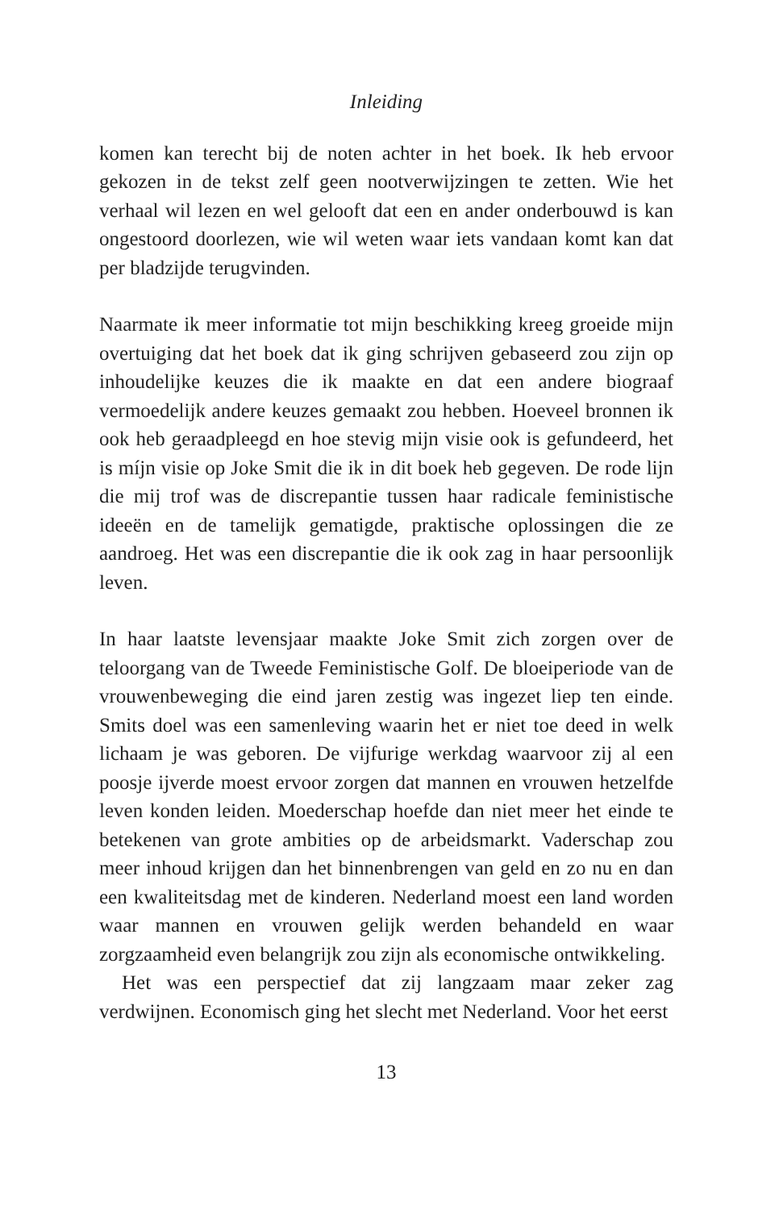Inleiding
komen kan terecht bij de noten achter in het boek. Ik heb ervoor gekozen in de tekst zelf geen nootverwijzingen te zetten. Wie het verhaal wil lezen en wel gelooft dat een en ander onderbouwd is kan ongestoord doorlezen, wie wil weten waar iets vandaan komt kan dat per bladzijde terugvinden.
Naarmate ik meer informatie tot mijn beschikking kreeg groeide mijn overtuiging dat het boek dat ik ging schrijven gebaseerd zou zijn op inhoudelijke keuzes die ik maakte en dat een andere biograaf vermoedelijk andere keuzes gemaakt zou hebben. Hoeveel bronnen ik ook heb geraadpleegd en hoe stevig mijn visie ook is gefundeerd, het is míjn visie op Joke Smit die ik in dit boek heb gegeven. De rode lijn die mij trof was de discrepantie tussen haar radicale feministische ideeën en de tamelijk gematigde, praktische oplossingen die ze aandroeg. Het was een discrepantie die ik ook zag in haar persoonlijk leven.
In haar laatste levensjaar maakte Joke Smit zich zorgen over de teloorgang van de Tweede Feministische Golf. De bloeiperiode van de vrouwenbeweging die eind jaren zestig was ingezet liep ten einde. Smits doel was een samenleving waarin het er niet toe deed in welk lichaam je was geboren. De vijfurige werkdag waarvoor zij al een poosje ijverde moest ervoor zorgen dat mannen en vrouwen hetzelfde leven konden leiden. Moederschap hoefde dan niet meer het einde te betekenen van grote ambities op de arbeidsmarkt. Vaderschap zou meer inhoud krijgen dan het binnenbrengen van geld en zo nu en dan een kwaliteitsdag met de kinderen. Nederland moest een land worden waar mannen en vrouwen gelijk werden behandeld en waar zorgzaamheid even belangrijk zou zijn als economische ontwikkeling.
Het was een perspectief dat zij langzaam maar zeker zag verdwijnen. Economisch ging het slecht met Nederland. Voor het eerst
13